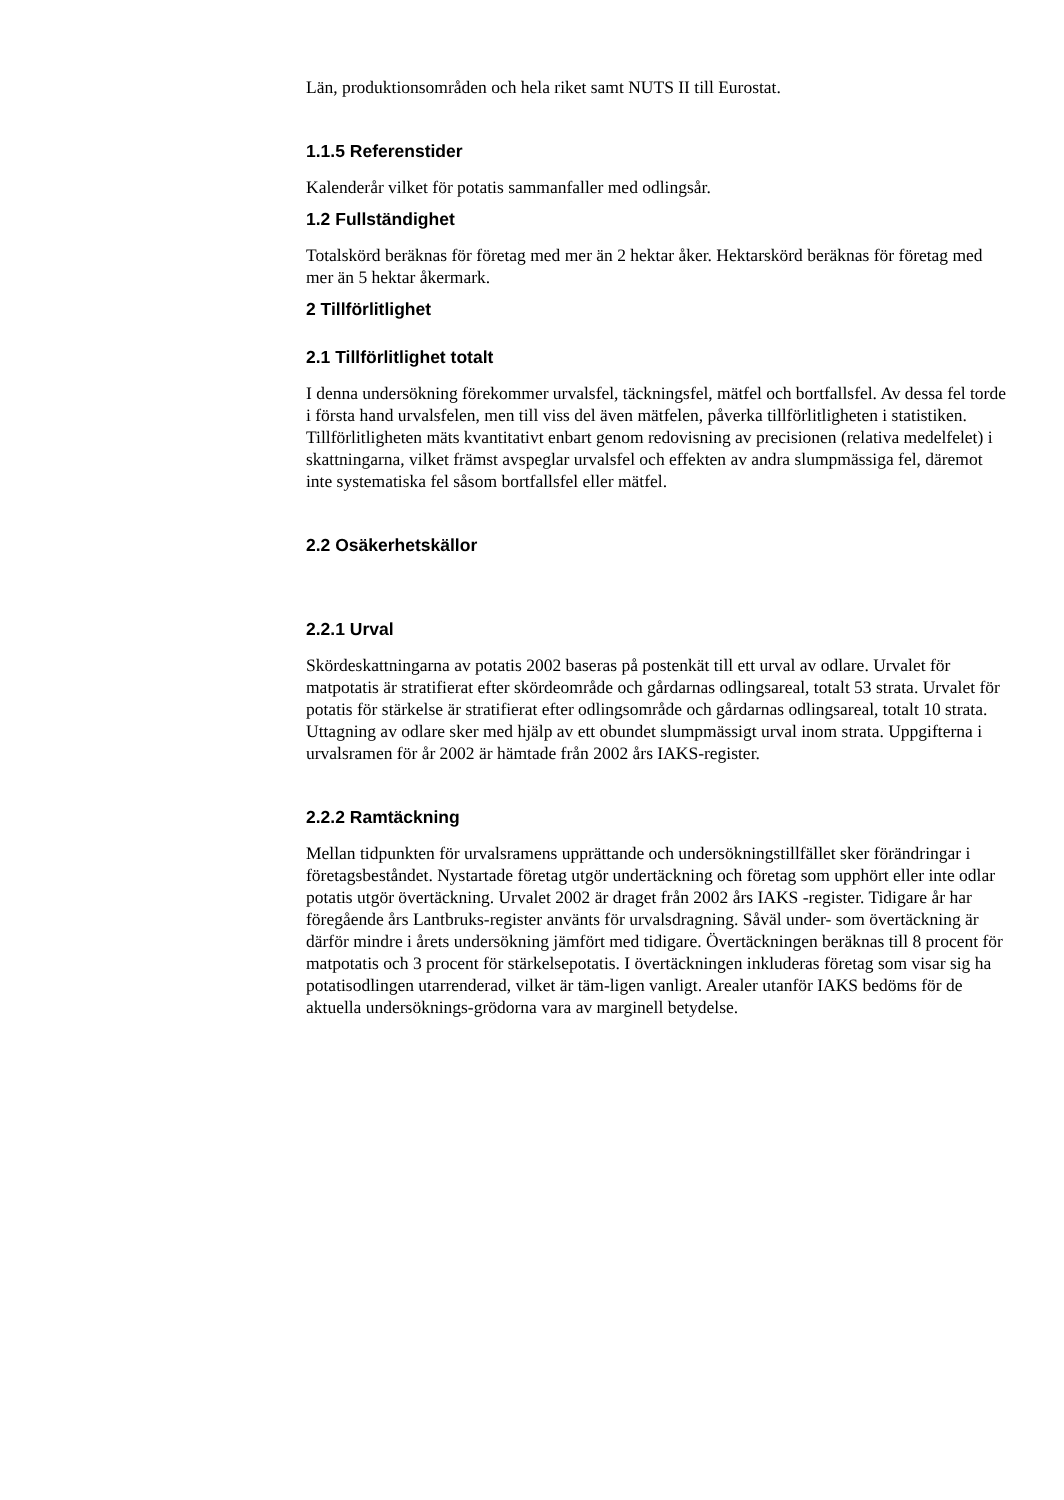Län, produktionsområden och hela riket samt NUTS II till Eurostat.
1.1.5 Referenstider
Kalenderår vilket för potatis sammanfaller med odlingsår.
1.2 Fullständighet
Totalskörd beräknas för företag med mer än 2 hektar åker. Hektarskörd beräknas för företag med mer än 5 hektar åkermark.
2 Tillförlitlighet
2.1 Tillförlitlighet totalt
I denna undersökning förekommer urvalsfel, täckningsfel, mätfel och bortfallsfel. Av dessa fel torde i första hand urvalsfelen, men till viss del även mätfelen, påverka tillförlitligheten i statistiken. Tillförlitligheten mäts kvantitativt enbart genom redovisning av precisionen (relativa medelfelet) i skattningarna, vilket främst avspeglar urvalsfel och effekten av andra slumpmässiga fel, däremot inte systematiska fel såsom bortfallsfel eller mätfel.
2.2 Osäkerhetskällor
2.2.1 Urval
Skördeskattningarna av potatis 2002 baseras på postenkät till ett urval av odlare. Urvalet för matpotatis är stratifierat efter skördeområde och gårdarnas odlingsareal, totalt 53 strata. Urvalet för potatis för stärkelse är stratifierat efter odlingsområde och gårdarnas odlingsareal, totalt 10 strata. Uttagning av odlare sker med hjälp av ett obundet slumpmässigt urval inom strata. Uppgifterna i urvalsramen för år 2002 är hämtade från 2002 års IAKS-register.
2.2.2 Ramtäckning
Mellan tidpunkten för urvalsramens upprättande och undersökningstillfället sker förändringar i företagsbeståndet. Nystartade företag utgör undertäckning och företag som upphört eller inte odlar potatis utgör övertäckning. Urvalet 2002 är draget från 2002 års IAKS -register. Tidigare år har föregående års Lantbruks-register använts för urvalsdragning. Såväl under- som övertäckning är därför mindre i årets undersökning jämfört med tidigare. Övertäckningen beräknas till 8 procent för matpotatis och 3 procent för stärkelsepotatis. I övertäckningen inkluderas företag som visar sig ha potatisodlingen utarrenderad, vilket är täm-ligen vanligt. Arealer utanför IAKS bedöms för de aktuella undersöknings-grödorna vara av marginell betydelse.